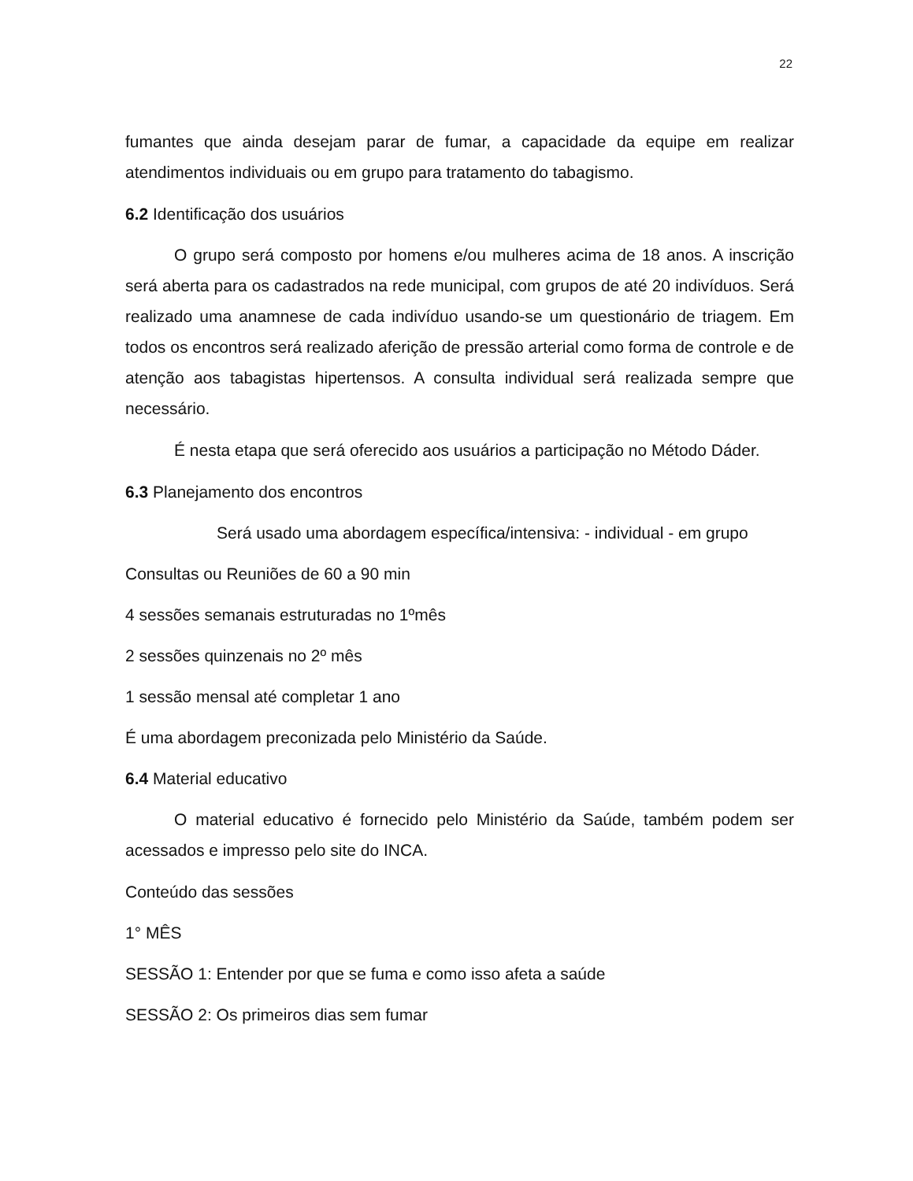22
fumantes que ainda desejam parar de fumar, a capacidade da equipe em realizar atendimentos individuais ou em grupo para tratamento do tabagismo.
6.2 Identificação dos usuários
O grupo será composto por homens e/ou mulheres acima de 18 anos. A inscrição será aberta para os cadastrados na rede municipal, com grupos de até 20 indivíduos. Será realizado uma anamnese de cada indivíduo usando-se um questionário de triagem. Em todos os encontros será realizado aferição de pressão arterial como forma de controle e de atenção aos tabagistas hipertensos. A consulta individual será realizada sempre que necessário.
É nesta etapa que será oferecido aos usuários a participação no Método Dáder.
6.3 Planejamento dos encontros
Será usado uma abordagem específica/intensiva: - individual - em grupo
Consultas ou Reuniões de 60 a 90 min
4 sessões semanais estruturadas no 1ºmês
2 sessões quinzenais no 2º mês
1 sessão mensal até completar 1 ano
É uma abordagem preconizada pelo Ministério da Saúde.
6.4 Material educativo
O material educativo é fornecido pelo Ministério da Saúde, também podem ser acessados e impresso pelo site do INCA.
Conteúdo das sessões
1° MÊS
SESSÃO 1: Entender por que se fuma e como isso afeta a saúde
SESSÃO 2: Os primeiros dias sem fumar